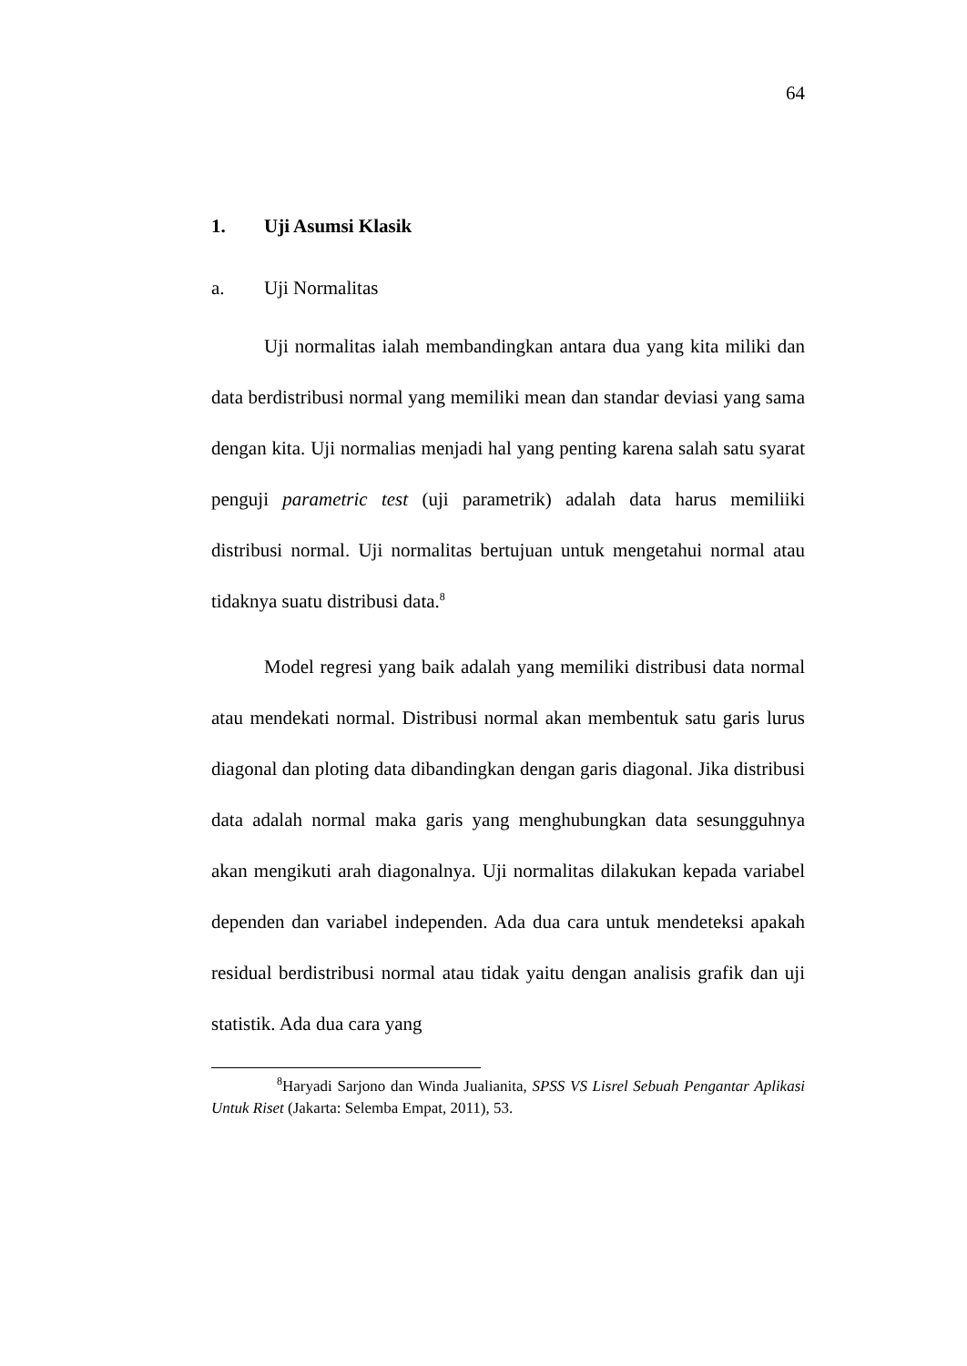64
1. Uji Asumsi Klasik
a. Uji Normalitas
Uji normalitas ialah membandingkan antara dua yang kita miliki dan data berdistribusi normal yang memiliki mean dan standar deviasi yang sama dengan kita. Uji normalias menjadi hal yang penting karena salah satu syarat penguji parametric test (uji parametrik) adalah data harus memiliiki distribusi normal. Uji normalitas bertujuan untuk mengetahui normal atau tidaknya suatu distribusi data.<sup>8</sup>
Model regresi yang baik adalah yang memiliki distribusi data normal atau mendekati normal. Distribusi normal akan membentuk satu garis lurus diagonal dan ploting data dibandingkan dengan garis diagonal. Jika distribusi data adalah normal maka garis yang menghubungkan data sesungguhnya akan mengikuti arah diagonalnya. Uji normalitas dilakukan kepada variabel dependen dan variabel independen. Ada dua cara untuk mendeteksi apakah residual berdistribusi normal atau tidak yaitu dengan analisis grafik dan uji statistik. Ada dua cara yang
<sup>8</sup> Haryadi Sarjono dan Winda Jualianita, SPSS VS Lisrel Sebuah Pengantar Aplikasi Untuk Riset (Jakarta: Selemba Empat, 2011), 53.